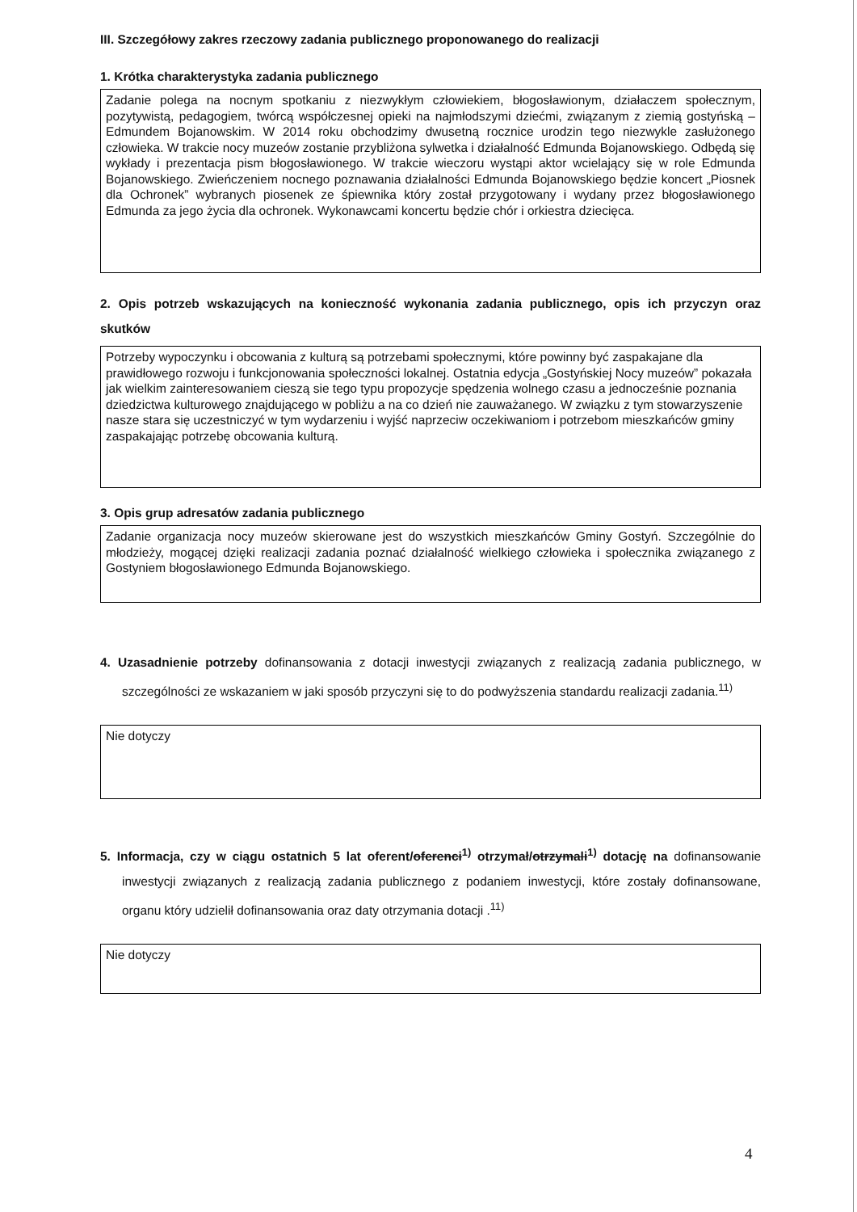III. Szczegółowy zakres rzeczowy zadania publicznego proponowanego do realizacji
1. Krótka charakterystyka zadania publicznego
Zadanie polega na nocnym spotkaniu z niezwykłym człowiekiem, błogosławionym, działaczem społecznym, pozytywistą, pedagogiem, twórcą współczesnej opieki na najmłodszymi dziećmi, związanym z ziemią gostyńską – Edmundem Bojanowskim. W 2014 roku obchodzimy dwusetną rocznice urodzin tego niezwykle zasłużonego człowieka. W trakcie nocy muzeów zostanie przybliżona sylwetka i działalność Edmunda Bojanowskiego. Odbędą się wykłady i prezentacja pism błogosławionego. W trakcie wieczoru wystąpi aktor wcielający się w role Edmunda Bojanowskiego. Zwieńczeniem nocnego poznawania działalności Edmunda Bojanowskiego będzie koncert „Piosnek dla Ochronek” wybranych piosenek ze śpiewnika który został przygotowany i wydany przez błogosławionego Edmunda za jego życia dla ochronek. Wykonawcami koncertu będzie chór i orkiestra dziecięca.
2. Opis potrzeb wskazujących na konieczność wykonania zadania publicznego, opis ich przyczyn oraz skutków
Potrzeby wypoczynku i obcowania z kulturą są potrzebami społecznymi, które powinny być zaspakajane dla prawidłowego rozwoju i funkcjonowania społeczności lokalnej. Ostatnia edycja „Gostyńskiej Nocy muzeów” pokazała jak wielkim zainteresowaniem cieszą sie tego typu propozycje spędzenia wolnego czasu a jednocześnie poznania dziedzictwa kulturowego znajdującego w pobliżu a na co dzień nie zauważanego. W związku z tym stowarzyszenie nasze stara się uczestniczyć w tym wydarzeniu i wyjść naprzeciw oczekiwaniom i potrzebom mieszkańców gminy zaspakajając potrzebę obcowania kulturą.
3. Opis grup adresatów zadania publicznego
Zadanie organizacja nocy muzeów skierowane jest do wszystkich mieszkańców Gminy Gostyń. Szczególnie do młodzieży, mogącej dzięki realizacji zadania poznać działalność wielkiego człowieka i społecznika związanego z Gostyniem błogosławionego Edmunda Bojanowskiego.
4. Uzasadnienie potrzeby dofinansowania z dotacji inwestycji związanych z realizacją zadania publicznego, w szczególności ze wskazaniem w jaki sposób przyczyni się to do podwyższenia standardu realizacji zadania.<sup>11)</sup>
Nie dotyczy
5. Informacja, czy w ciągu ostatnich 5 lat oferent/oferenci<sup>1)</sup> otrzymał/otrzymali<sup>1)</sup> dotację na dofinansowanie inwestycji związanych z realizacją zadania publicznego z podaniem inwestycji, które zostały dofinansowane, organu który udzielił dofinansowania oraz daty otrzymania dotacji .<sup>11)</sup>
Nie dotyczy
4